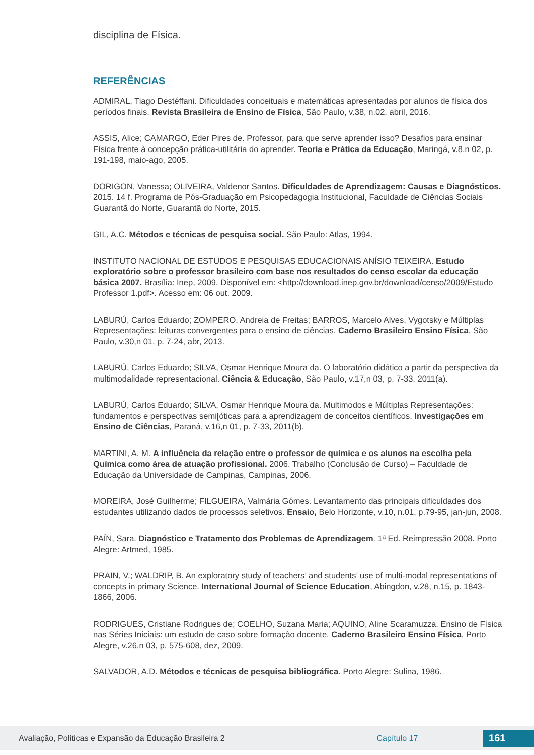disciplina de Física.
REFERÊNCIAS
ADMIRAL, Tiago Destéffani. Dificuldades conceituais e matemáticas apresentadas por alunos de física dos períodos finais. Revista Brasileira de Ensino de Física, São Paulo, v.38, n.02, abril, 2016.
ASSIS, Alice; CAMARGO, Eder Pires de. Professor, para que serve aprender isso? Desafios para ensinar Física frente à concepção prática-utilitária do aprender. Teoria e Prática da Educação, Maringá, v.8,n 02, p. 191-198, maio-ago, 2005.
DORIGON, Vanessa; OLIVEIRA, Valdenor Santos. Dificuldades de Aprendizagem: Causas e Diagnósticos. 2015. 14 f. Programa de Pós-Graduação em Psicopedagogia Institucional, Faculdade de Ciências Sociais Guarantã do Norte, Guarantã do Norte, 2015.
GIL, A.C. Métodos e técnicas de pesquisa social. São Paulo: Atlas, 1994.
INSTITUTO NACIONAL DE ESTUDOS E PESQUISAS EDUCACIONAIS ANÍSIO TEIXEIRA. Estudo exploratório sobre o professor brasileiro com base nos resultados do censo escolar da educação básica 2007. Brasília: Inep, 2009. Disponível em: <http://download.inep.gov.br/download/censo/2009/Estudo Professor 1.pdf>. Acesso em: 06 out. 2009.
LABURÚ, Carlos Eduardo; ZOMPERO, Andreia de Freitas; BARROS, Marcelo Alves. Vygotsky e Múltiplas Representações: leituras convergentes para o ensino de ciências. Caderno Brasileiro Ensino Física, São Paulo, v.30,n 01, p. 7-24, abr, 2013.
LABURÚ, Carlos Eduardo; SILVA, Osmar Henrique Moura da. O laboratório didático a partir da perspectiva da multimodalidade representacional. Ciência & Educação, São Paulo, v.17,n 03, p. 7-33, 2011(a).
LABURÚ, Carlos Eduardo; SILVA, Osmar Henrique Moura da. Multimodos e Múltiplas Representações: fundamentos e perspectivas semi[óticas para a aprendizagem de conceitos científicos. Investigações em Ensino de Ciências, Paraná, v.16,n 01, p. 7-33, 2011(b).
MARTINI, A. M. A influência da relação entre o professor de química e os alunos na escolha pela Química como área de atuação profissional. 2006. Trabalho (Conclusão de Curso) – Faculdade de Educação da Universidade de Campinas, Campinas, 2006.
MOREIRA, José Guilherme; FILGUEIRA, Valmária Gómes. Levantamento das principais dificuldades dos estudantes utilizando dados de processos seletivos. Ensaio, Belo Horizonte, v.10, n.01, p.79-95, jan-jun, 2008.
PAÍN, Sara. Diagnóstico e Tratamento dos Problemas de Aprendizagem. 1ª Ed. Reimpressão 2008. Porto Alegre: Artmed, 1985.
PRAIN, V.; WALDRIP, B. An exploratory study of teachers’ and students’ use of multi-modal representations of concepts in primary Science. International Journal of Science Education, Abingdon, v.28, n.15, p. 1843-1866, 2006.
RODRIGUES, Cristiane Rodrigues de; COELHO, Suzana Maria; AQUINO, Aline Scaramuzza. Ensino de Física nas Séries Iniciais: um estudo de caso sobre formação docente. Caderno Brasileiro Ensino Física, Porto Alegre, v.26,n 03, p. 575-608, dez, 2009.
SALVADOR, A.D. Métodos e técnicas de pesquisa bibliográfica. Porto Alegre: Sulina, 1986.
Avaliação, Políticas e Expansão da Educação Brasileira 2 Capítulo 17 161